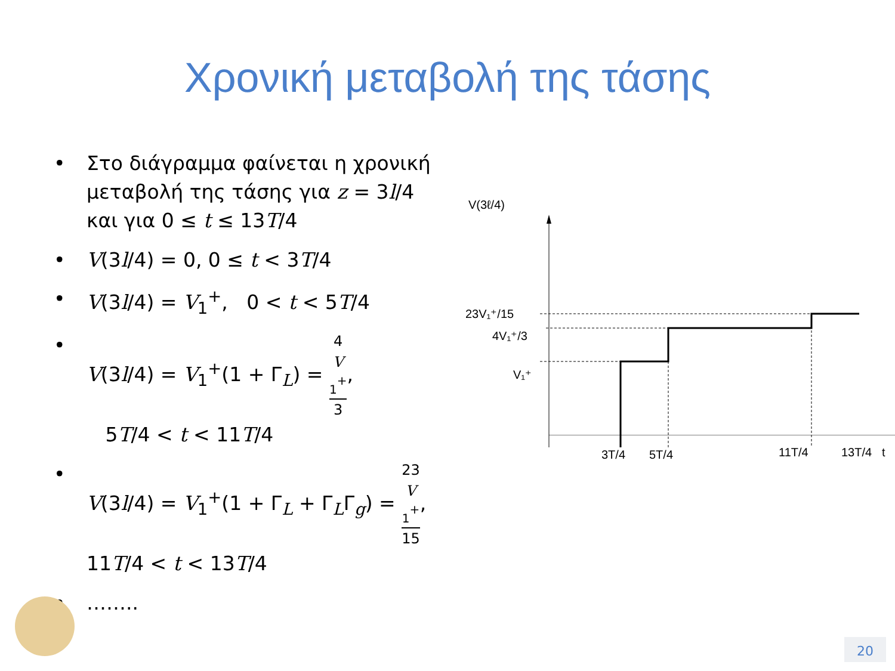Χρονική μεταβολή της τάσης
• Στο διάγραμμα φαίνεται η χρονική μεταβολή της τάσης για z = 3l/4 και για 0 ≤ t ≤ 13T/4
• V(3l/4) = 0, 0 ≤ t < 3T/4
• V(3l/4) = V<sub>1</sub><sup>+</sup>, 0 < t < 5T/4
• V(3l/4) = V<sub>1</sub><sup>+</sup>(1 + Γ<sub>L</sub>) = 4
V
<sub>1</sub><sup>+</sup> 3,
5T/4 < t < 11T/4
• V(3l/4) = V<sub>1</sub><sup>+</sup>(1 + Γ<sub>L</sub> + Γ<sub>L</sub>Γ<sub>g</sub>) = 23
V
<sub>1</sub><sup>+</sup> 15, 11T/4 < t < 13T/4
• ……..
V(3ℓ/4)
23V₁⁺/15
4V₁⁺/3
V₁⁺
3T/4
5T/4
11T/4
13T/4
t
20